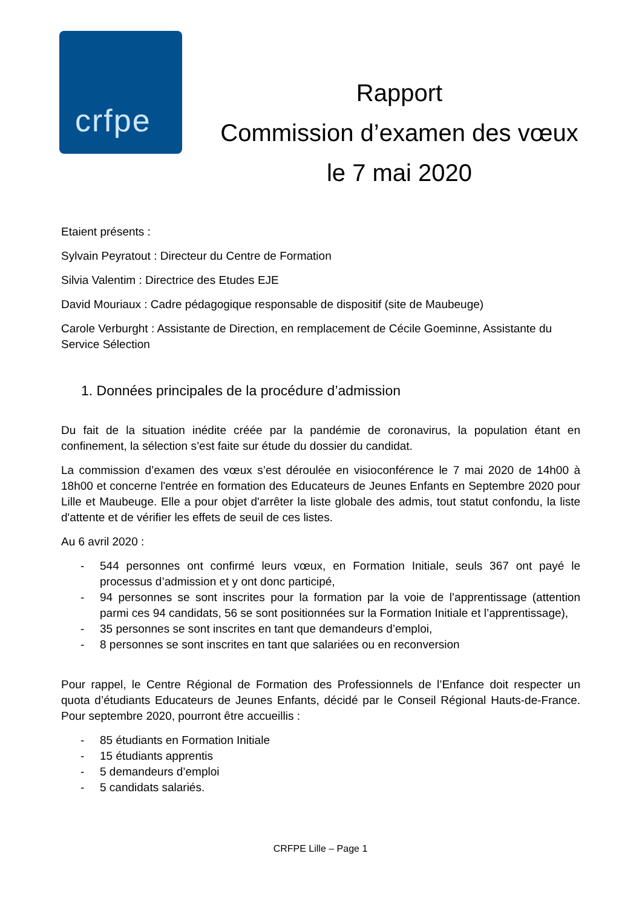crfpe
Rapport
Commission d’examen des vœux
le 7 mai 2020
Etaient présents :
Sylvain Peyratout : Directeur du Centre de Formation
Silvia Valentim : Directrice des Etudes EJE
David Mouriaux : Cadre pédagogique responsable de dispositif (site de Maubeuge)
Carole Verburght : Assistante de Direction, en remplacement de Cécile Goeminne, Assistante du Service Sélection
1. Données principales de la procédure d’admission
Du fait de la situation inédite créée par la pandémie de coronavirus, la population étant en confinement, la sélection s’est faite sur étude du dossier du candidat.
La commission d’examen des vœux s’est déroulée en visioconférence le 7 mai 2020 de 14h00 à 18h00 et concerne l'entrée en formation des Educateurs de Jeunes Enfants en Septembre 2020 pour Lille et Maubeuge. Elle a pour objet d'arrêter la liste globale des admis, tout statut confondu, la liste d'attente et de vérifier les effets de seuil de ces listes.
Au 6 avril 2020 :
- 544 personnes ont confirmé leurs vœux, en Formation Initiale, seuls 367 ont payé le processus d’admission et y ont donc participé,
- 94 personnes se sont inscrites pour la formation par la voie de l’apprentissage (attention parmi ces 94 candidats, 56 se sont positionnées sur la Formation Initiale et l’apprentissage),
- 35 personnes se sont inscrites en tant que demandeurs d’emploi,
- 8 personnes se sont inscrites en tant que salariées ou en reconversion
Pour rappel, le Centre Régional de Formation des Professionnels de l’Enfance doit respecter un quota d’étudiants Educateurs de Jeunes Enfants, décidé par le Conseil Régional Hauts-de-France. Pour septembre 2020, pourront être accueillis :
- 85 étudiants en Formation Initiale
- 15 étudiants apprentis
- 5 demandeurs d’emploi
- 5 candidats salariés.
CRFPE Lille – Page 1